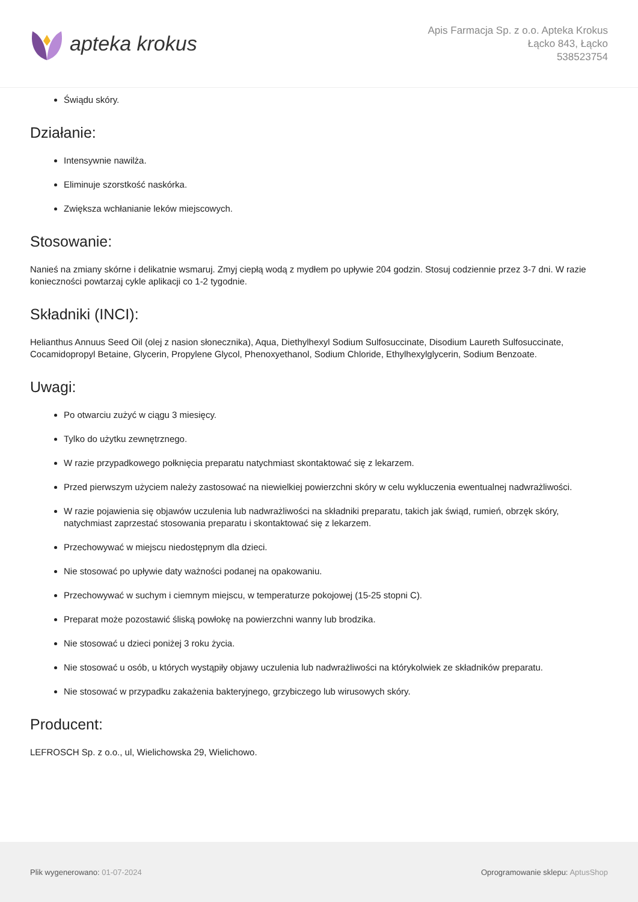apteka krokus
Apis Farmacja Sp. z o.o. Apteka Krokus
Łącko 843, Łącko
538523754
Świądu skóry.
Działanie:
Intensywnie nawilża.
Eliminuje szorstkość naskórka.
Zwiększa wchłanianie leków miejscowych.
Stosowanie:
Nanieś na zmiany skórne i delikatnie wsmaruj. Zmyj ciepłą wodą z mydłem po upływie 204 godzin. Stosuj codziennie przez 3-7 dni. W razie konieczności powtarzaj cykle aplikacji co 1-2 tygodnie.
Składniki (INCI):
Helianthus Annuus Seed Oil (olej z nasion słonecznika), Aqua, Diethylhexyl Sodium Sulfosuccinate, Disodium Laureth Sulfosuccinate, Cocamidopropyl Betaine, Glycerin, Propylene Glycol, Phenoxyethanol, Sodium Chloride, Ethylhexylglycerin, Sodium Benzoate.
Uwagi:
Po otwarciu zużyć w ciągu 3 miesięcy.
Tylko do użytku zewnętrznego.
W razie przypadkowego połknięcia preparatu natychmiast skontaktować się z lekarzem.
Przed pierwszym użyciem należy zastosować na niewielkiej powierzchni skóry w celu wykluczenia ewentualnej nadwrażliwości.
W razie pojawienia się objawów uczulenia lub nadwrażliwości na składniki preparatu, takich jak świąd, rumień, obrzęk skóry, natychmiast zaprzestać stosowania preparatu i skontaktować się z lekarzem.
Przechowywać w miejscu niedostępnym dla dzieci.
Nie stosować po upływie daty ważności podanej na opakowaniu.
Przechowywać w suchym i ciemnym miejscu, w temperaturze pokojowej (15-25 stopni C).
Preparat może pozostawić śliską powłokę na powierzchni wanny lub brodzika.
Nie stosować u dzieci poniżej 3 roku życia.
Nie stosować u osób, u których wystąpiły objawy uczulenia lub nadwrażliwości na którykolwiek ze składników preparatu.
Nie stosować w przypadku zakażenia bakteryjnego, grzybiczego lub wirusowych skóry.
Producent:
LEFROSCH Sp. z o.o., ul, Wielichowska 29, Wielichowo.
Plik wygenerowano: 01-07-2024 Oprogramowanie sklepu: AptusShop